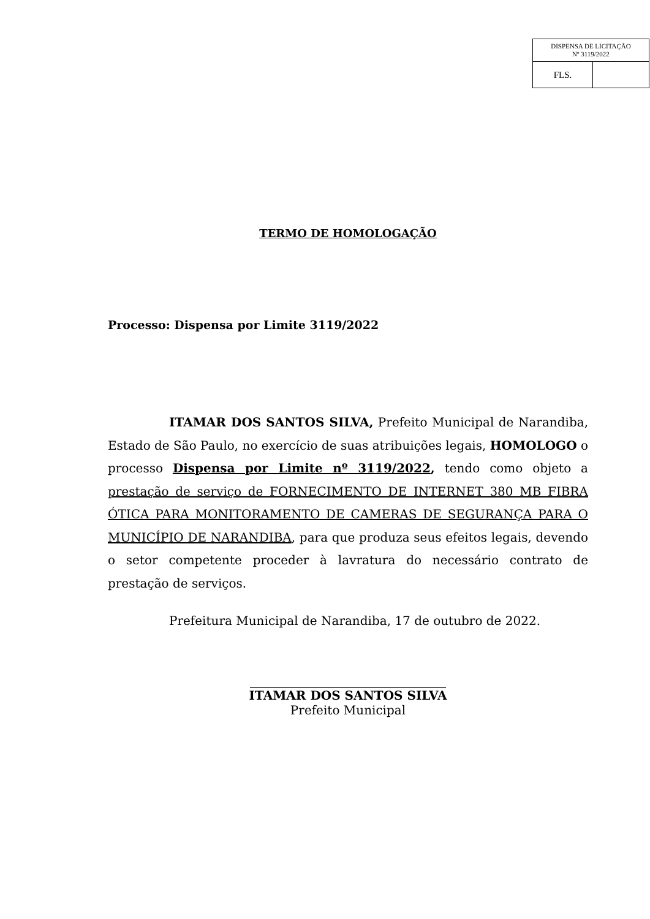| DISPENSA DE LICITAÇÃO Nº 3119/2022 | |
| FLS. | |
TERMO DE HOMOLOGAÇÃO
Processo: Dispensa por Limite 3119/2022
ITAMAR DOS SANTOS SILVA, Prefeito Municipal de Narandiba, Estado de São Paulo, no exercício de suas atribuições legais, HOMOLOGO o processo Dispensa por Limite nº 3119/2022, tendo como objeto a prestação de serviço de FORNECIMENTO DE INTERNET 380 MB FIBRA ÓTICA PARA MONITORAMENTO DE CAMERAS DE SEGURANÇA PARA O MUNICÍPIO DE NARANDIBA, para que produza seus efeitos legais, devendo o setor competente proceder à lavratura do necessário contrato de prestação de serviços.
Prefeitura Municipal de Narandiba, 17 de outubro de 2022.
ITAMAR DOS SANTOS SILVA
Prefeito Municipal